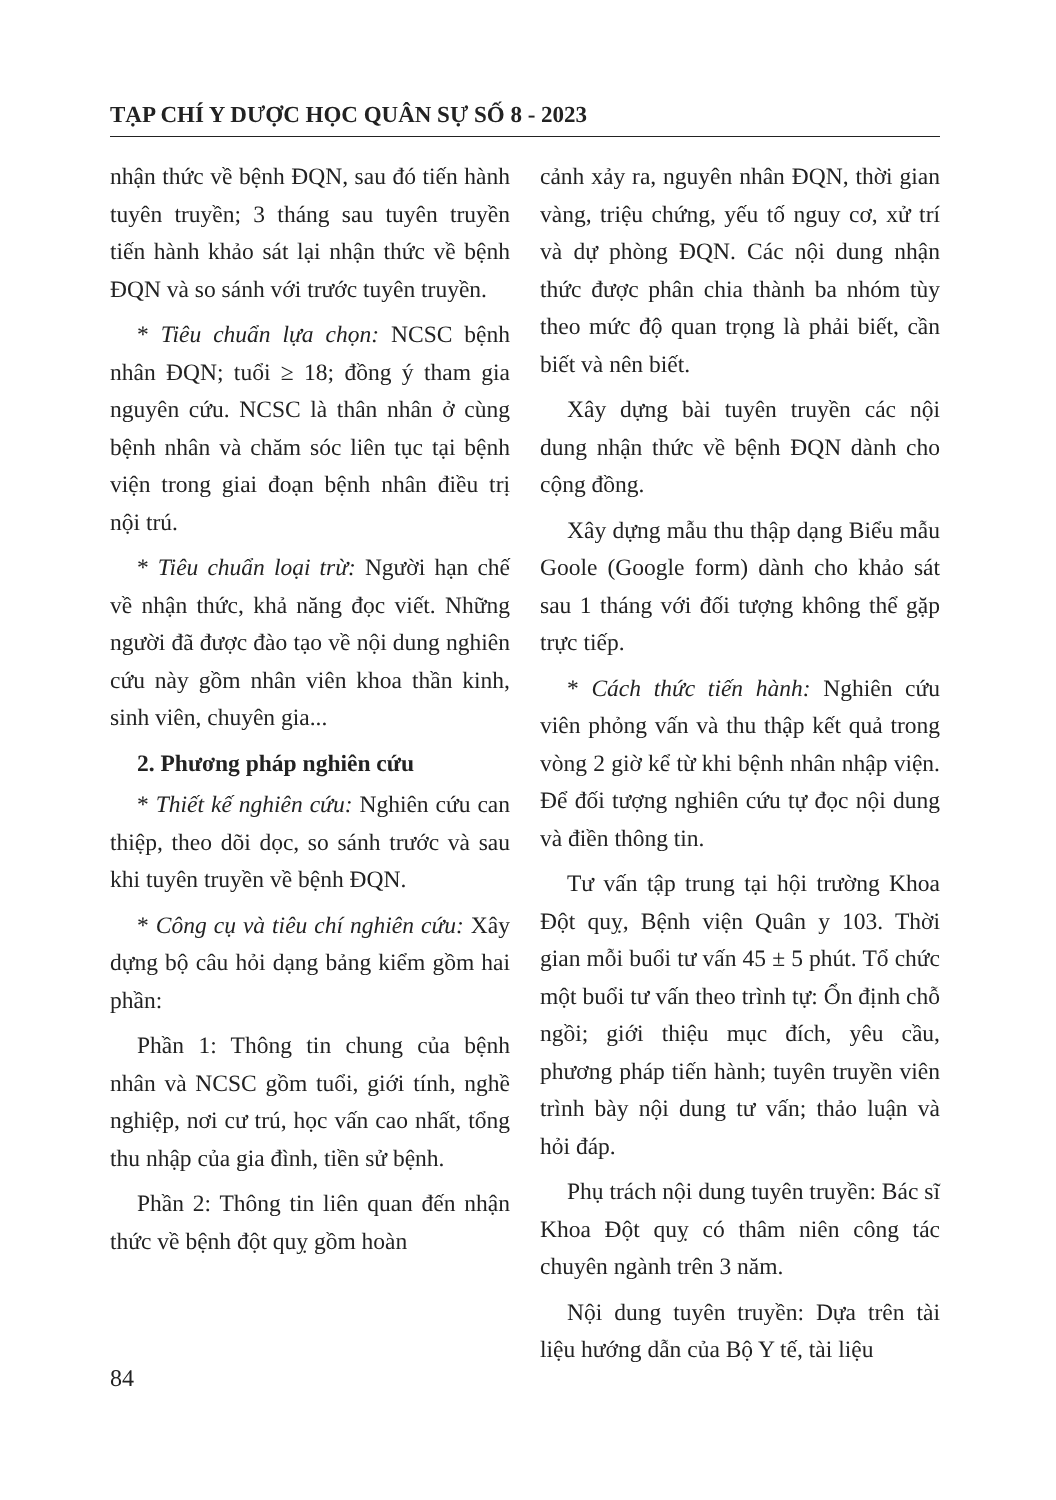TẠP CHÍ Y DƯỢC HỌC QUÂN SỰ SỐ 8 - 2023
nhận thức về bệnh ĐQN, sau đó tiến hành tuyên truyền; 3 tháng sau tuyên truyền tiến hành khảo sát lại nhận thức về bệnh ĐQN và so sánh với trước tuyên truyền.
* Tiêu chuẩn lựa chọn: NCSC bệnh nhân ĐQN; tuổi ≥ 18; đồng ý tham gia nguyên cứu. NCSC là thân nhân ở cùng bệnh nhân và chăm sóc liên tục tại bệnh viện trong giai đoạn bệnh nhân điều trị nội trú.
* Tiêu chuẩn loại trừ: Người hạn chế về nhận thức, khả năng đọc viết. Những người đã được đào tạo về nội dung nghiên cứu này gồm nhân viên khoa thần kinh, sinh viên, chuyên gia...
2. Phương pháp nghiên cứu
* Thiết kế nghiên cứu: Nghiên cứu can thiệp, theo dõi dọc, so sánh trước và sau khi tuyên truyền về bệnh ĐQN.
* Công cụ và tiêu chí nghiên cứu: Xây dựng bộ câu hỏi dạng bảng kiểm gồm hai phần:
Phần 1: Thông tin chung của bệnh nhân và NCSC gồm tuổi, giới tính, nghề nghiệp, nơi cư trú, học vấn cao nhất, tổng thu nhập của gia đình, tiền sử bệnh.
Phần 2: Thông tin liên quan đến nhận thức về bệnh đột quỵ gồm hoàn
cảnh xảy ra, nguyên nhân ĐQN, thời gian vàng, triệu chứng, yếu tố nguy cơ, xử trí và dự phòng ĐQN. Các nội dung nhận thức được phân chia thành ba nhóm tùy theo mức độ quan trọng là phải biết, cần biết và nên biết.
Xây dựng bài tuyên truyền các nội dung nhận thức về bệnh ĐQN dành cho cộng đồng.
Xây dựng mẫu thu thập dạng Biểu mẫu Goole (Google form) dành cho khảo sát sau 1 tháng với đối tượng không thể gặp trực tiếp.
* Cách thức tiến hành: Nghiên cứu viên phỏng vấn và thu thập kết quả trong vòng 2 giờ kể từ khi bệnh nhân nhập viện. Để đối tượng nghiên cứu tự đọc nội dung và điền thông tin.
Tư vấn tập trung tại hội trường Khoa Đột quỵ, Bệnh viện Quân y 103. Thời gian mỗi buổi tư vấn 45 ± 5 phút. Tổ chức một buổi tư vấn theo trình tự: Ổn định chỗ ngồi; giới thiệu mục đích, yêu cầu, phương pháp tiến hành; tuyên truyền viên trình bày nội dung tư vấn; thảo luận và hỏi đáp.
Phụ trách nội dung tuyên truyền: Bác sĩ Khoa Đột quỵ có thâm niên công tác chuyên ngành trên 3 năm.
Nội dung tuyên truyền: Dựa trên tài liệu hướng dẫn của Bộ Y tế, tài liệu
84